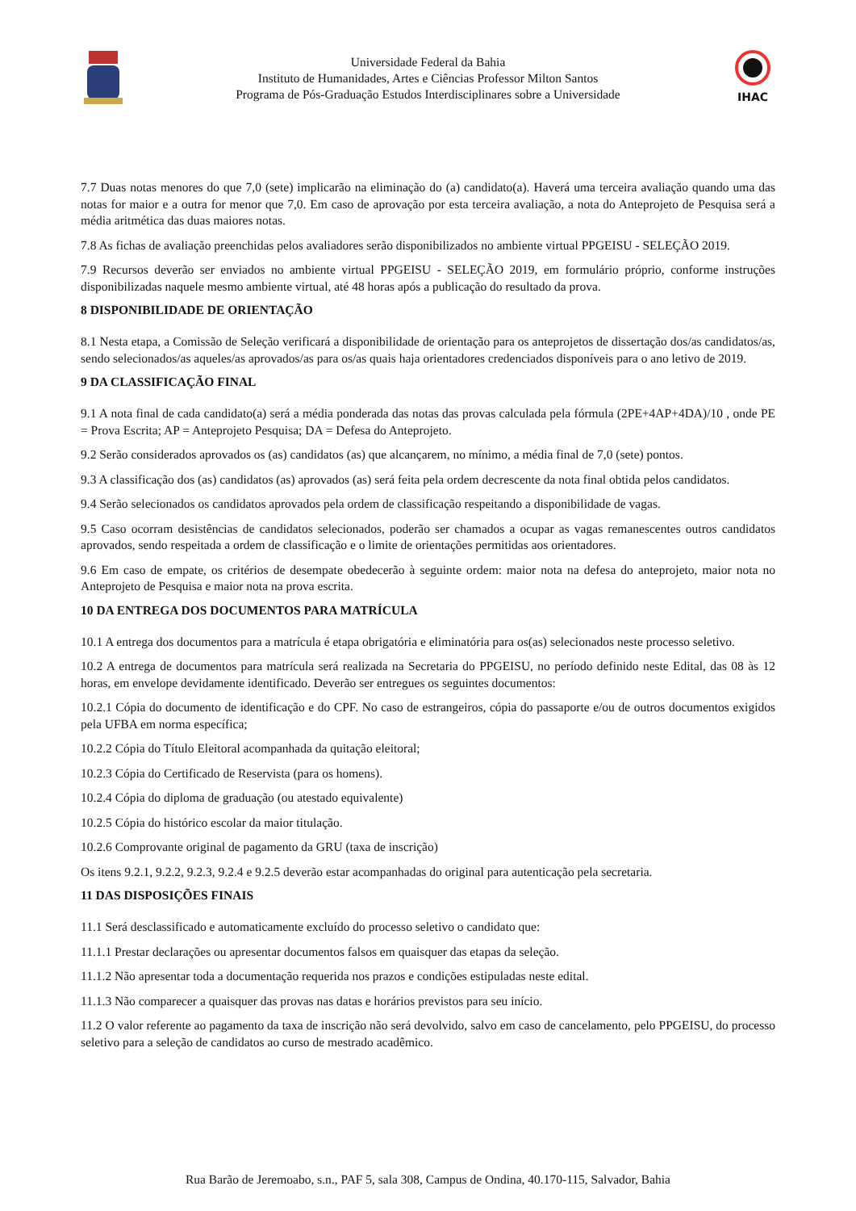Universidade Federal da Bahia
Instituto de Humanidades, Artes e Ciências Professor Milton Santos
Programa de Pós-Graduação Estudos Interdisciplinares sobre a Universidade
IHAC
7.7 Duas notas menores do que 7,0 (sete) implicarão na eliminação do (a) candidato(a). Haverá uma terceira avaliação quando uma das notas for maior e a outra for menor que 7,0. Em caso de aprovação por esta terceira avaliação, a nota do Anteprojeto de Pesquisa será a média aritmética das duas maiores notas.
7.8 As fichas de avaliação preenchidas pelos avaliadores serão disponibilizados no ambiente virtual PPGEISU - SELEÇÃO 2019.
7.9 Recursos deverão ser enviados no ambiente virtual PPGEISU - SELEÇÃO 2019, em formulário próprio, conforme instruções disponibilizadas naquele mesmo ambiente virtual, até 48 horas após a publicação do resultado da prova.
8 DISPONIBILIDADE DE ORIENTAÇÃO
8.1 Nesta etapa, a Comissão de Seleção verificará a disponibilidade de orientação para os anteprojetos de dissertação dos/as candidatos/as, sendo selecionados/as aqueles/as aprovados/as para os/as quais haja orientadores credenciados disponíveis para o ano letivo de 2019.
9 DA CLASSIFICAÇÃO FINAL
9.1 A nota final de cada candidato(a) será a média ponderada das notas das provas calculada pela fórmula (2PE+4AP+4DA)/10 , onde PE = Prova Escrita; AP = Anteprojeto Pesquisa; DA = Defesa do Anteprojeto.
9.2 Serão considerados aprovados os (as) candidatos (as) que alcançarem, no mínimo, a média final de 7,0 (sete) pontos.
9.3 A classificação dos (as) candidatos (as) aprovados (as) será feita pela ordem decrescente da nota final obtida pelos candidatos.
9.4 Serão selecionados os candidatos aprovados pela ordem de classificação respeitando a disponibilidade de vagas.
9.5 Caso ocorram desistências de candidatos selecionados, poderão ser chamados a ocupar as vagas remanescentes outros candidatos aprovados, sendo respeitada a ordem de classificação e o limite de orientações permitidas aos orientadores.
9.6 Em caso de empate, os critérios de desempate obedecerão à seguinte ordem: maior nota na defesa do anteprojeto, maior nota no Anteprojeto de Pesquisa e maior nota na prova escrita.
10 DA ENTREGA DOS DOCUMENTOS PARA MATRÍCULA
10.1 A entrega dos documentos para a matrícula é etapa obrigatória e eliminatória para os(as) selecionados neste processo seletivo.
10.2 A entrega de documentos para matrícula será realizada na Secretaria do PPGEISU, no período definido neste Edital, das 08 às 12 horas, em envelope devidamente identificado. Deverão ser entregues os seguintes documentos:
10.2.1 Cópia do documento de identificação e do CPF. No caso de estrangeiros, cópia do passaporte e/ou de outros documentos exigidos pela UFBA em norma específica;
10.2.2 Cópia do Título Eleitoral acompanhada da quitação eleitoral;
10.2.3 Cópia do Certificado de Reservista (para os homens).
10.2.4 Cópia do diploma de graduação (ou atestado equivalente)
10.2.5 Cópia do histórico escolar da maior titulação.
10.2.6 Comprovante original de pagamento da GRU (taxa de inscrição)
Os itens 9.2.1, 9.2.2, 9.2.3, 9.2.4 e 9.2.5 deverão estar acompanhadas do original para autenticação pela secretaria.
11 DAS DISPOSIÇÕES FINAIS
11.1 Será desclassificado e automaticamente excluído do processo seletivo o candidato que:
11.1.1 Prestar declarações ou apresentar documentos falsos em quaisquer das etapas da seleção.
11.1.2 Não apresentar toda a documentação requerida nos prazos e condições estipuladas neste edital.
11.1.3 Não comparecer a quaisquer das provas nas datas e horários previstos para seu início.
11.2 O valor referente ao pagamento da taxa de inscrição não será devolvido, salvo em caso de cancelamento, pelo PPGEISU, do processo seletivo para a seleção de candidatos ao curso de mestrado acadêmico.
Rua Barão de Jeremoabo, s.n., PAF 5, sala 308, Campus de Ondina, 40.170-115, Salvador, Bahia